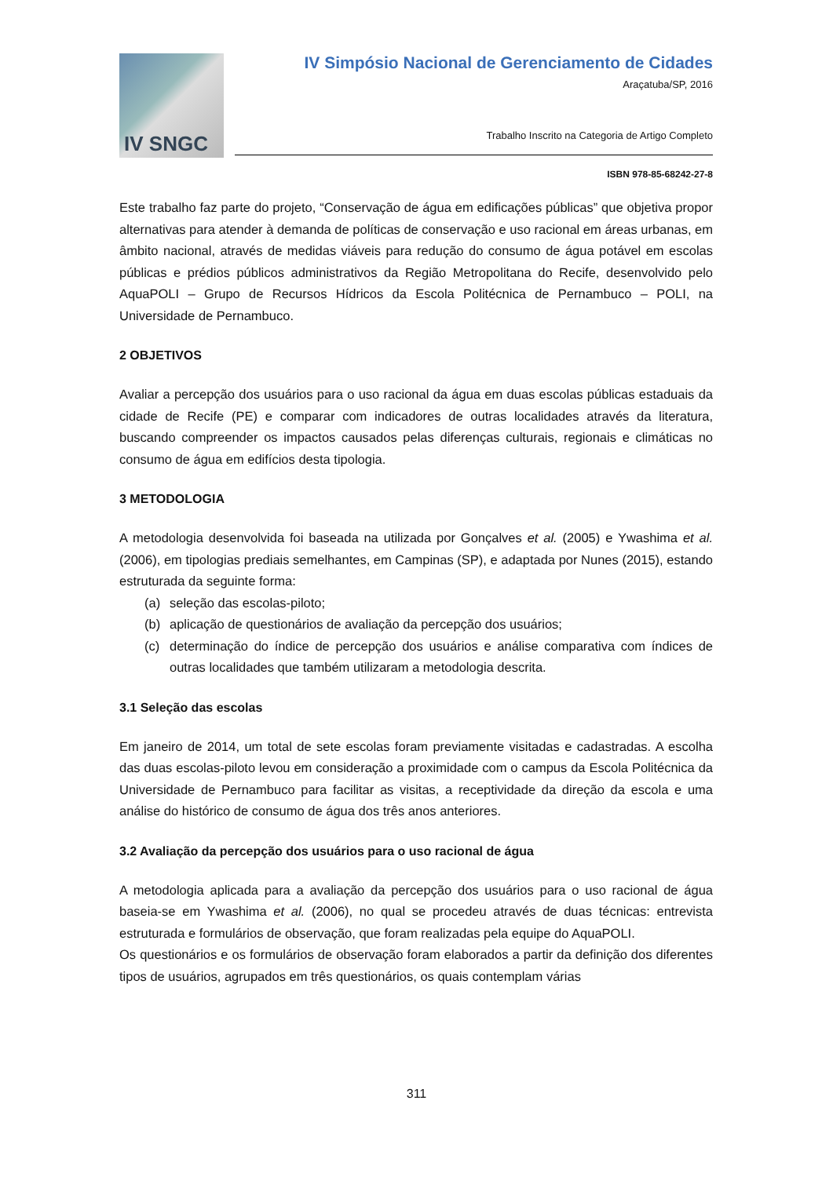IV SNGC
IV Simpósio Nacional de Gerenciamento de Cidades
Araçatuba/SP, 2016
Trabalho Inscrito na Categoria de Artigo Completo
ISBN 978-85-68242-27-8
Este trabalho faz parte do projeto, “Conservação de água em edificações públicas” que objetiva propor alternativas para atender à demanda de políticas de conservação e uso racional em áreas urbanas, em âmbito nacional, através de medidas viáveis para redução do consumo de água potável em escolas públicas e prédios públicos administrativos da Região Metropolitana do Recife, desenvolvido pelo AquaPOLI – Grupo de Recursos Hídricos da Escola Politécnica de Pernambuco – POLI, na Universidade de Pernambuco.
2 OBJETIVOS
Avaliar a percepção dos usuários para o uso racional da água em duas escolas públicas estaduais da cidade de Recife (PE) e comparar com indicadores de outras localidades através da literatura, buscando compreender os impactos causados pelas diferenças culturais, regionais e climáticas no consumo de água em edifícios desta tipologia.
3 METODOLOGIA
A metodologia desenvolvida foi baseada na utilizada por Gonçalves et al. (2005) e Ywashima et al. (2006), em tipologias prediais semelhantes, em Campinas (SP), e adaptada por Nunes (2015), estando estruturada da seguinte forma:
(a) seleção das escolas-piloto;
(b) aplicação de questionários de avaliação da percepção dos usuários;
(c) determinação do índice de percepção dos usuários e análise comparativa com índices de outras localidades que também utilizaram a metodologia descrita.
3.1 Seleção das escolas
Em janeiro de 2014, um total de sete escolas foram previamente visitadas e cadastradas. A escolha das duas escolas-piloto levou em consideração a proximidade com o campus da Escola Politécnica da Universidade de Pernambuco para facilitar as visitas, a receptividade da direção da escola e uma análise do histórico de consumo de água dos três anos anteriores.
3.2 Avaliação da percepção dos usuários para o uso racional de água
A metodologia aplicada para a avaliação da percepção dos usuários para o uso racional de água baseia-se em Ywashima et al. (2006), no qual se procedeu através de duas técnicas: entrevista estruturada e formulários de observação, que foram realizadas pela equipe do AquaPOLI.
Os questionários e os formulários de observação foram elaborados a partir da definição dos diferentes tipos de usuários, agrupados em três questionários, os quais contemplam várias
311